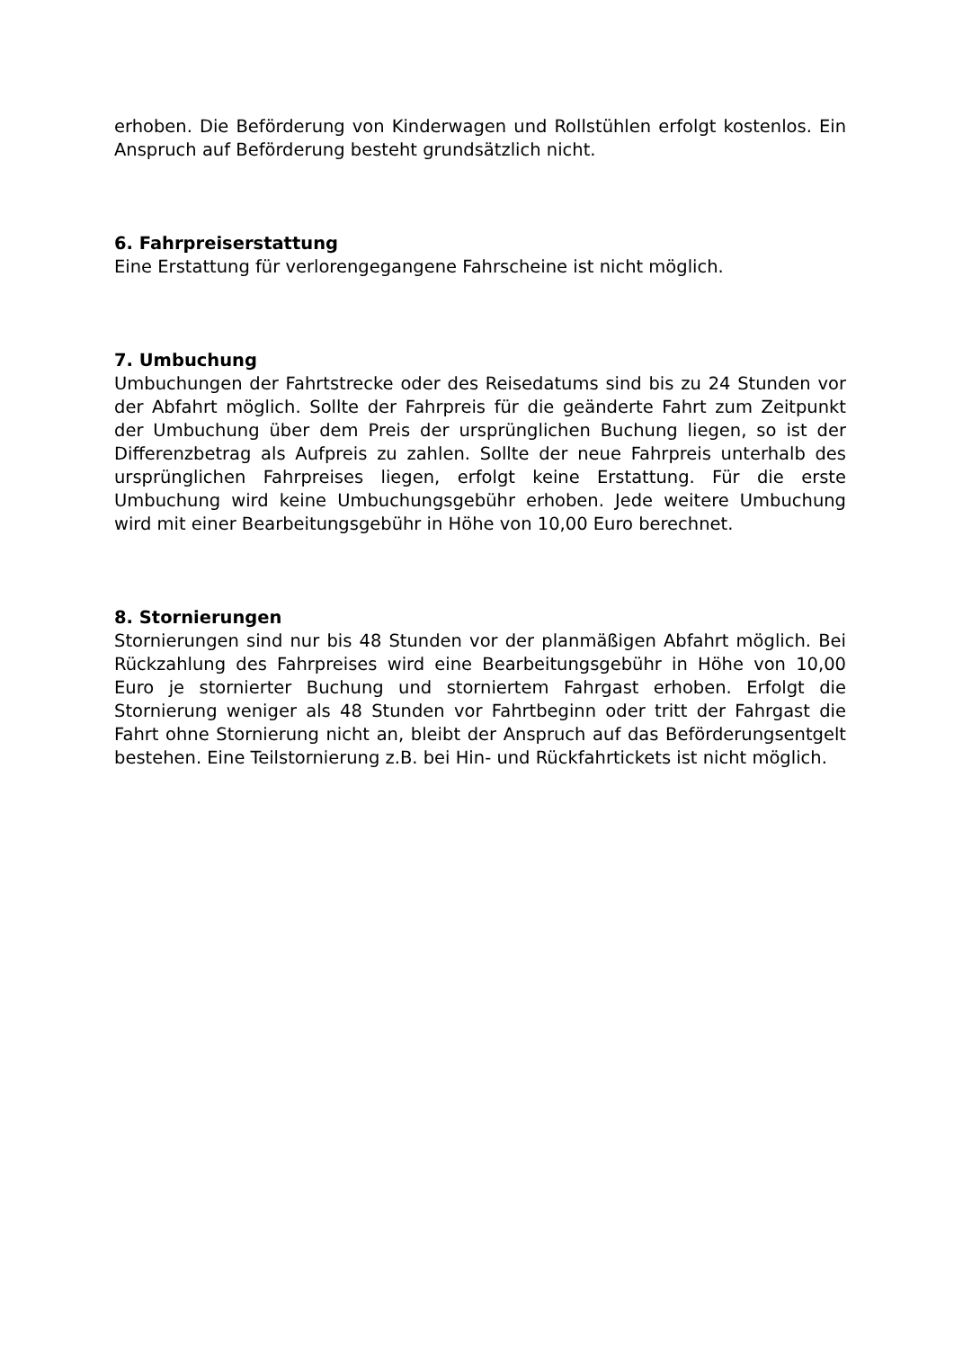erhoben. Die Beförderung von Kinderwagen und Rollstühlen erfolgt kostenlos. Ein Anspruch auf Beförderung besteht grundsätzlich nicht.
6. Fahrpreiserstattung
Eine Erstattung für verlorengegangene Fahrscheine ist nicht möglich.
7. Umbuchung
Umbuchungen der Fahrtstrecke oder des Reisedatums sind bis zu 24 Stunden vor der Abfahrt möglich. Sollte der Fahrpreis für die geänderte Fahrt zum Zeitpunkt der Umbuchung über dem Preis der ursprünglichen Buchung liegen, so ist der Differenzbetrag als Aufpreis zu zahlen. Sollte der neue Fahrpreis unterhalb des ursprünglichen Fahrpreises liegen, erfolgt keine Erstattung. Für die erste Umbuchung wird keine Umbuchungsgebühr erhoben. Jede weitere Umbuchung wird mit einer Bearbeitungsgebühr in Höhe von 10,00 Euro berechnet.
8. Stornierungen
Stornierungen sind nur bis 48 Stunden vor der planmäßigen Abfahrt möglich. Bei Rückzahlung des Fahrpreises wird eine Bearbeitungsgebühr in Höhe von 10,00 Euro je stornierter Buchung und storniertem Fahrgast erhoben. Erfolgt die Stornierung weniger als 48 Stunden vor Fahrtbeginn oder tritt der Fahrgast die Fahrt ohne Stornierung nicht an, bleibt der Anspruch auf das Beförderungsentgelt bestehen. Eine Teilstornierung z.B. bei Hin- und Rückfahrtickets ist nicht möglich.